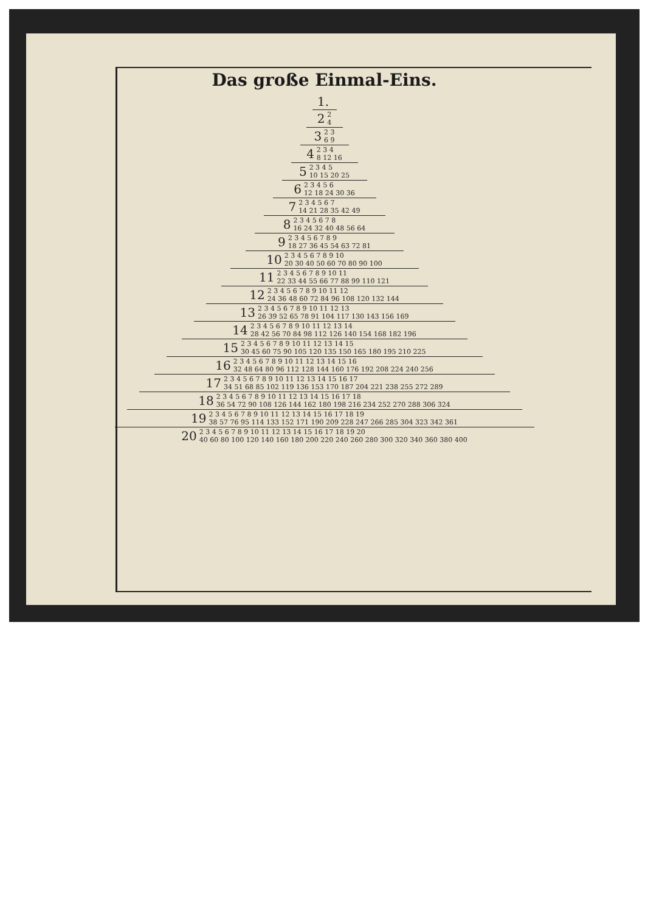Das große Einmal-Eins.
1.
2 2
4
3 2 3
6 9
4 2 3 4
8 12 16
5 2 3 4 5
10 15 20 25
6 2 3 4 5 6
12 18 24 30 36
7 2 3 4 5 6 7
14 21 28 35 42 49
8 2 3 4 5 6 7 8
16 24 32 40 48 56 64
9 2 3 4 5 6 7 8 9
18 27 36 45 54 63 72 81
10 2 3 4 5 6 7 8 9 10
20 30 40 50 60 70 80 90 100
11 2 3 4 5 6 7 8 9 10 11
22 33 44 55 66 77 88 99 110 121
12 2 3 4 5 6 7 8 9 10 11 12
24 36 48 60 72 84 96 108 120 132 144
13 2 3 4 5 6 7 8 9 10 11 12 13
26 39 52 65 78 91 104 117 130 143 156 169
14 2 3 4 5 6 7 8 9 10 11 12 13 14
28 42 56 70 84 98 112 126 140 154 168 182 196
15 2 3 4 5 6 7 8 9 10 11 12 13 14 15
30 45 60 75 90 105 120 135 150 165 180 195 210 225
16 2 3 4 5 6 7 8 9 10 11 12 13 14 15 16
32 48 64 80 96 112 128 144 160 176 192 208 224 240 256
17 2 3 4 5 6 7 8 9 10 11 12 13 14 15 16 17
34 51 68 85 102 119 136 153 170 187 204 221 238 255 272 289
18 2 3 4 5 6 7 8 9 10 11 12 13 14 15 16 17 18
36 54 72 90 108 126 144 162 180 198 216 234 252 270 288 306 324
19 2 3 4 5 6 7 8 9 10 11 12 13 14 15 16 17 18 19
38 57 76 95 114 133 152 171 190 209 228 247 266 285 304 323 342 361
20 2 3 4 5 6 7 8 9 10 11 12 13 14 15 16 17 18 19 20
40 60 80 100 120 140 160 180 200 220 240 260 280 300 320 340 360 380 400